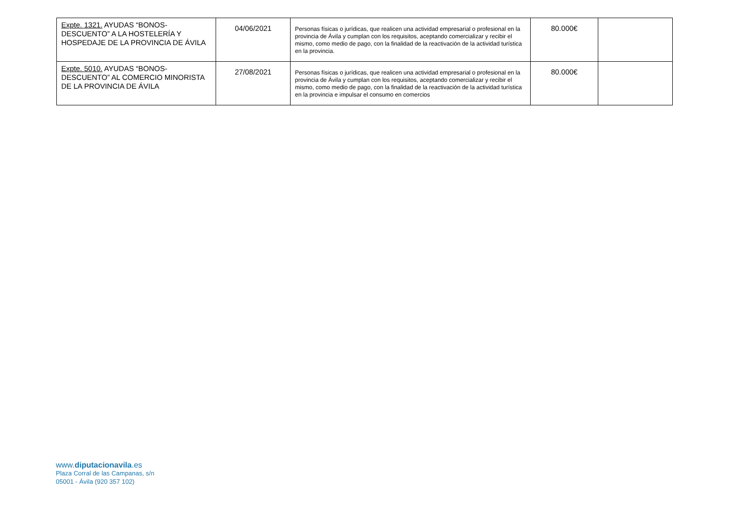| Expte. 1321. AYUDAS “BONOS-DESCUENTO” A LA HOSTELERÍA Y HOSPEDAJE DE LA PROVINCIA DE ÁVILA | 04/06/2021 | Personas físicas o jurídicas, que realicen una actividad empresarial o profesional en la provincia de Ávila y cumplan con los requisitos, aceptando comercializar y recibir el mismo, como medio de pago, con la finalidad de la reactivación de la actividad turística en la provincia. | 80.000€ | |
| Expte. 5010. AYUDAS “BONOS-DESCUENTO” AL COMERCIO MINORISTA DE LA PROVINCIA DE ÁVILA | 27/08/2021 | Personas físicas o jurídicas, que realicen una actividad empresarial o profesional en la provincia de Ávila y cumplan con los requisitos, aceptando comercializar y recibir el mismo, como medio de pago, con la finalidad de la reactivación de la actividad turística en la provincia e impulsar el consumo en comercios | 80.000€ | |
www.diputacionavila.es
Plaza Corral de las Campanas, s/n
05001 - Ávila (920 357 102)